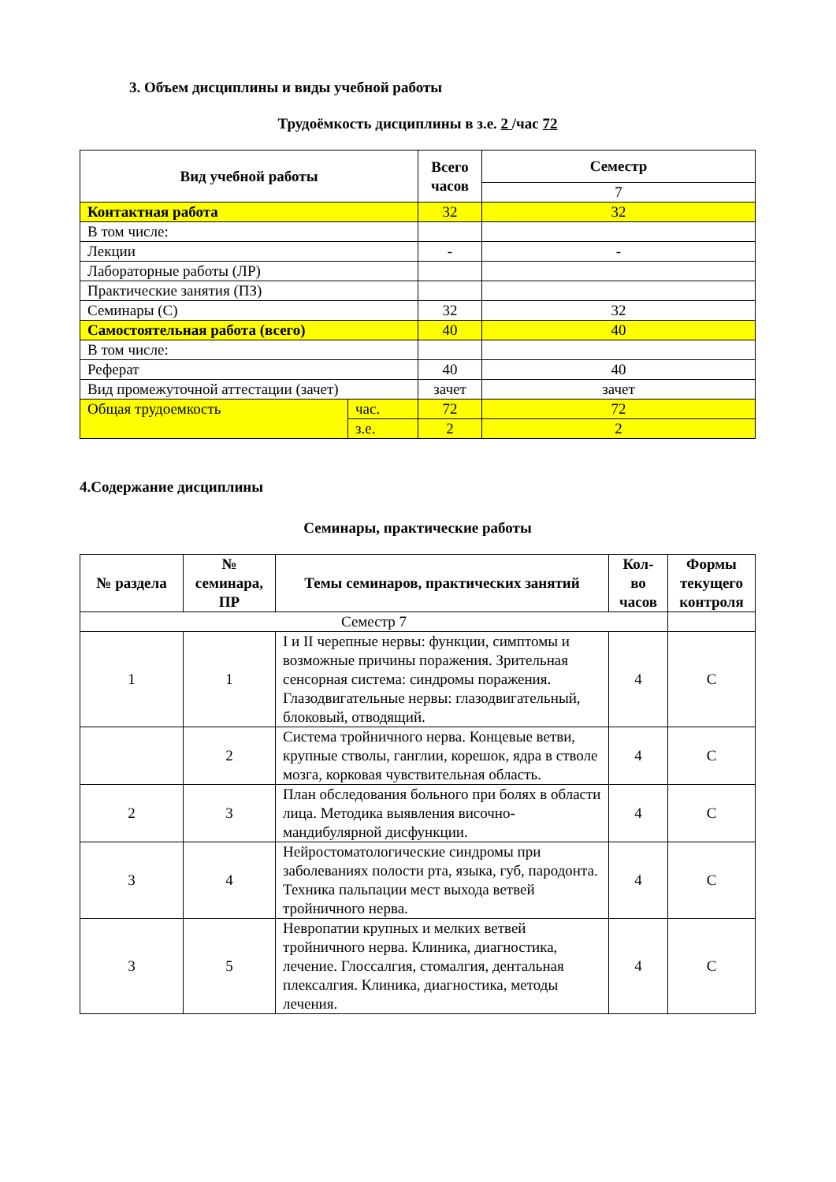3. Объем дисциплины и виды учебной работы
Трудоёмкость дисциплины в з.е. 2 /час 72
| Вид учебной работы | | Всего часов | Семестр |
| --- | --- | --- | --- |
| | | | 7 |
| Контактная работа | | 32 | 32 |
| В том числе: | | | |
| Лекции | | - | - |
| Лабораторные работы (ЛР) | | | |
| Практические занятия (ПЗ) | | | |
| Семинары (С) | | 32 | 32 |
| Самостоятельная работа (всего) | | 40 | 40 |
| В том числе: | | | |
| Реферат | | 40 | 40 |
| Вид промежуточной аттестации (зачет) | | зачет | зачет |
| Общая трудоемкость | час. | 72 | 72 |
| | з.е. | 2 | 2 |
4.Содержание дисциплины
Семинары, практические работы
| № раздела | № семинара, ПР | Темы семинаров, практических занятий | Кол-во часов | Формы текущего контроля |
| --- | --- | --- | --- | --- |
| Семестр 7 | | | | |
| 1 | 1 | I и II черепные нервы: функции, симптомы и возможные причины поражения. Зрительная сенсорная система: синдромы поражения. Глазодвигательные нервы: глазодвигательный, блоковый, отводящий. | 4 | С |
| | 2 | Система тройничного нерва. Концевые ветви, крупные стволы, ганглии, корешок, ядра в стволе мозга, корковая чувствительная область. | 4 | С |
| 2 | 3 | План обследования больного при болях в области лица. Методика выявления височно-мандибулярной дисфункции. | 4 | С |
| 3 | 4 | Нейростоматологические синдромы при заболеваниях полости рта, языка, губ, пародонта. Техника пальпации мест выхода ветвей тройничного нерва. | 4 | С |
| 3 | 5 | Невропатии крупных и мелких ветвей тройничного нерва. Клиника, диагностика, лечение. Глоссалгия, стомалгия, дентальная плексалгия. Клиника, диагностика, методы лечения. | 4 | С |